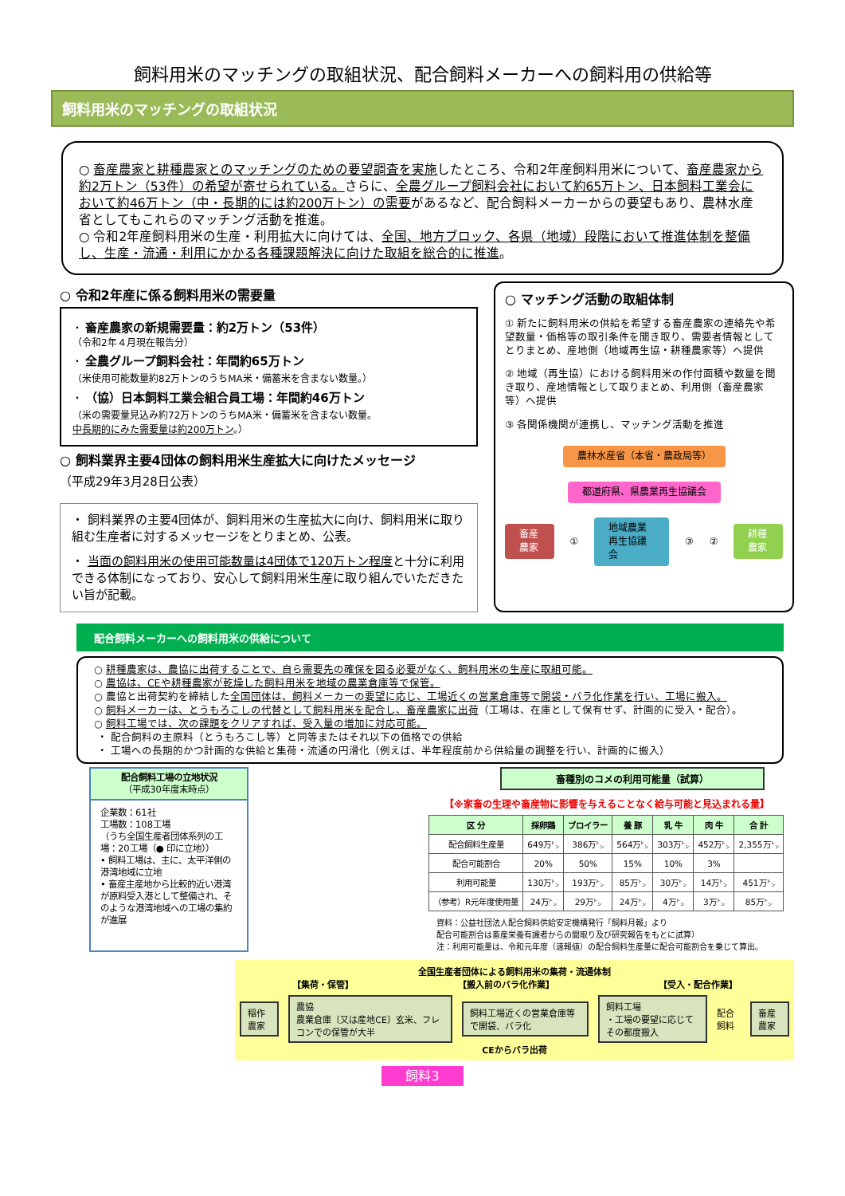飼料用米のマッチングの取組状況、配合飼料メーカーへの飼料用の供給等
飼料用米のマッチングの取組状況
○ 畜産農家と耕種農家とのマッチングのための要望調査を実施したところ、令和2年産飼料用米について、畜産農家から約2万トン（53件）の希望が寄せられている。さらに、全農グループ飼料会社において約65万トン、日本飼料工業会において約46万トン（中・長期的には約200万トン）の需要があるなど、配合飼料メーカーからの要望もあり、農林水産省としてもこれらのマッチング活動を推進。
○ 令和2年産飼料用米の生産・利用拡大に向けては、全国、地方ブロック、各県（地域）段階において推進体制を整備し、生産・流通・利用にかかる各種課題解決に向けた取組を総合的に推進。
○ 令和2年産に係る飼料用米の需要量
・ 畜産農家の新規需要量：約2万トン（53件）
（令和2年４月現在報告分）
・ 全農グループ飼料会社：年間約65万トン
（米使用可能数量約82万トンのうちMA米・備蓄米を含まない数量。）
・ （協）日本飼料工業会組合員工場：年間約46万トン
（米の需要量見込み約72万トンのうちMA米・備蓄米を含まない数量。
中長期的にみた需要量は約200万トン。）
○ 飼料業界主要4団体の飼料用米生産拡大に向けたメッセージ
（平成29年3月28日公表）
・ 飼料業界の主要4団体が、飼料用米の生産拡大に向け、飼料用米に取り組む生産者に対するメッセージをとりまとめ、公表。
・ 当面の飼料用米の使用可能数量は4団体で120万トン程度と十分に利用できる体制になっており、安心して飼料用米生産に取り組んでいただきたい旨が記載。
○ マッチング活動の取組体制
① 新たに飼料用米の供給を希望する畜産農家の連絡先や希望数量・価格等の取引条件を聞き取り、需要者情報としてとりまとめ、産地側（地域再生協・耕種農家等）へ提供
② 地域（再生協）における飼料用米の作付面積や数量を聞き取り、産地情報として取りまとめ、利用側（畜産農家等）へ提供
③ 各関係機関が連携し、マッチング活動を推進
農林水産省（本省・農政局等）
都道府県、県農業再生協議会
畜産農家
①
地域農業再生協議会
③ ②
耕種農家
配合飼料メーカーへの飼料用米の供給について
○ 耕種農家は、農協に出荷することで、自ら需要先の確保を図る必要がなく、飼料用米の生産に取組可能。
○ 農協は、CEや耕種農家が乾燥した飼料用米を地域の農業倉庫等で保管。
○ 農協と出荷契約を締結した全国団体は、飼料メーカーの要望に応じ、工場近くの営業倉庫等で開袋・バラ化作業を行い、工場に搬入。
○ 飼料メーカーは、とうもろこしの代替として飼料用米を配合し、畜産農家に出荷（工場は、在庫として保有せず、計画的に受入・配合）。
○ 飼料工場では、次の課題をクリアすれば、受入量の増加に対応可能。
・ 配合飼料の主原料（とうもろこし等）と同等またはそれ以下の価格での供給
・ 工場への長期的かつ計画的な供給と集荷・流通の円滑化（例えば、半年程度前から供給量の調整を行い、計画的に搬入）
配合飼料工場の立地状況
（平成30年度末時点）
企業数：61社
工場数：108工場
（うち全国生産者団体系列の工場：20工場（● 印に立地））
• 飼料工場は、主に、太平洋側の港湾地域に立地
• 畜産主産地から比較的近い港湾が原料受入港として整備され、そのような港湾地域への工場の集約が進展
畜種別のコメの利用可能量（試算）
【※家畜の生理や畜産物に影響を与えることなく給与可能と見込まれる量】
| 区 分 | 採卵鶏 | ブロイラー | 養 豚 | 乳 牛 | 肉 牛 | 合 計 |
| --- | --- | --- | --- | --- | --- | --- |
| 配合飼料生産量 | 649万㌧ | 386万㌧ | 564万㌧ | 303万㌧ | 452万㌧ | 2,355万㌧ |
| 配合可能割合 | 20% | 50% | 15% | 10% | 3% | |
| 利用可能量 | 130万㌧ | 193万㌧ | 85万㌧ | 30万㌧ | 14万㌧ | 451万㌧ |
| （参考）R元年度使用量 | 24万㌧ | 29万㌧ | 24万㌧ | 4万㌧ | 3万㌧ | 85万㌧ |
資料：公益社団法人配合飼料供給安定機構発行「飼料月報」より
配合可能割合は畜産栄養有識者からの聞取り及び研究報告をもとに試算）
注：利用可能量は、令和元年度（速報値）の配合飼料生産量に配合可能割合を乗じて算出。
全国生産者団体による飼料用米の集荷・流通体制
【集荷・保管】 【搬入前のバラ化作業】 【受入・配合作業】
稲作農家
農協
農業倉庫〔又は産地CE〕玄米、フレコンでの保管が大半
飼料工場近くの営業倉庫等で開袋、バラ化
飼料工場
・工場の要望に応じてその都度搬入
配合飼料
畜産農家
CEからバラ出荷
飼料3